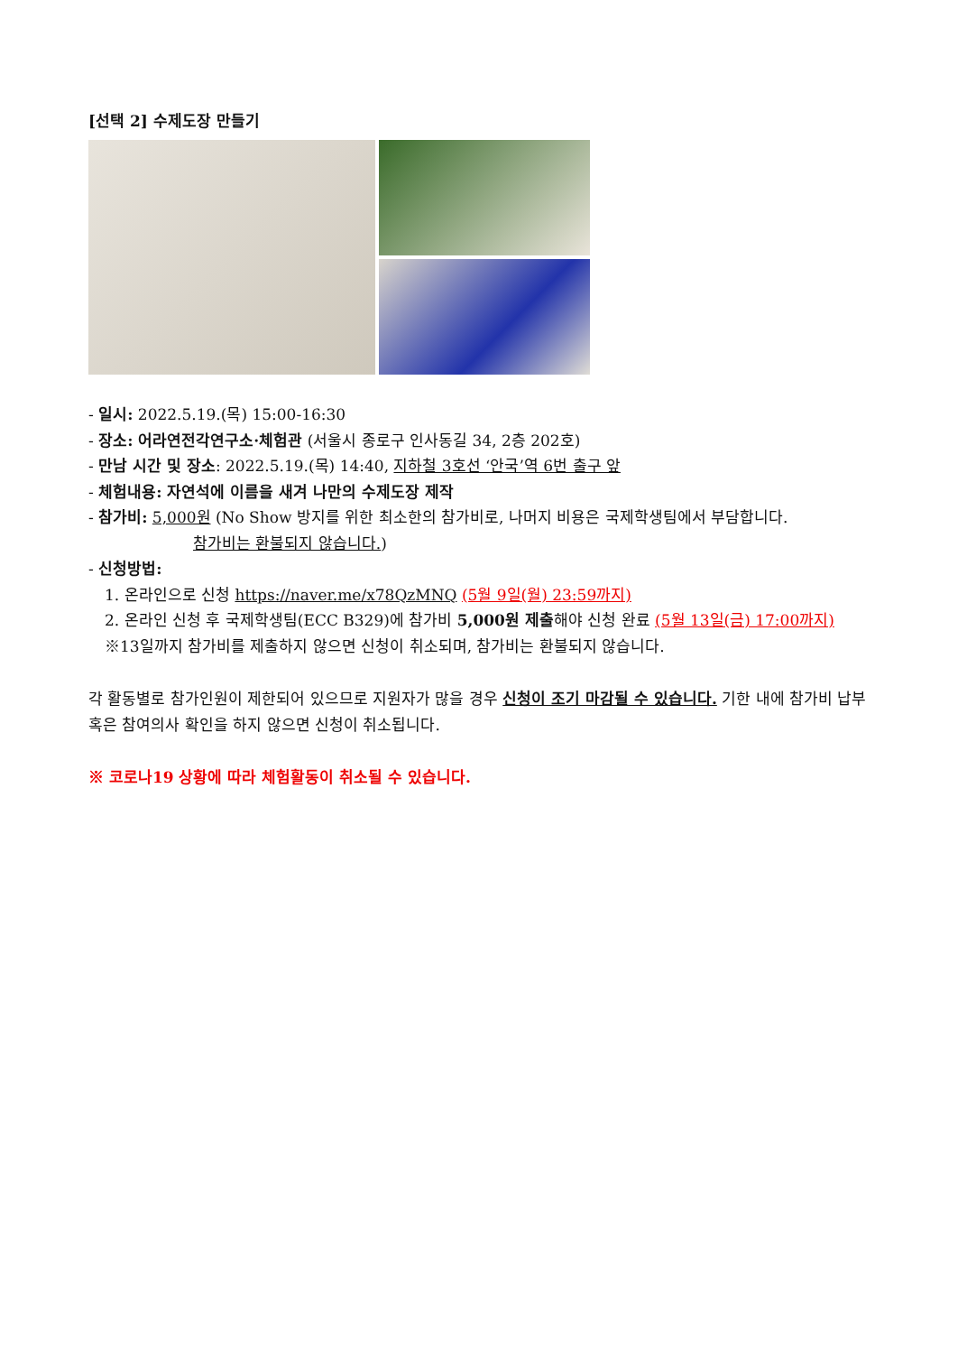[선택 2] 수제도장 만들기
- 일시: 2022.5.19.(목) 15:00-16:30
- 장소: 어라연전각연구소·체험관 (서울시 종로구 인사동길 34, 2층 202호)
- 만남 시간 및 장소: 2022.5.19.(목) 14:40, 지하철 3호선 ‘안국’역 6번 출구 앞
- 체험내용: 자연석에 이름을 새겨 나만의 수제도장 제작
- 참가비: 5,000원 (No Show 방지를 위한 최소한의 참가비로, 나머지 비용은 국제학생팀에서 부담합니다.
참가비는 환불되지 않습니다.)
- 신청방법:
1. 온라인으로 신청 https://naver.me/x78QzMNQ (5월 9일(월) 23:59까지)
2. 온라인 신청 후 국제학생팀(ECC B329)에 참가비 5,000원 제출해야 신청 완료 (5월 13일(금) 17:00까지)
※13일까지 참가비를 제출하지 않으면 신청이 취소되며, 참가비는 환불되지 않습니다.
각 활동별로 참가인원이 제한되어 있으므로 지원자가 많을 경우 신청이 조기 마감될 수 있습니다. 기한 내에 참가비 납부 혹은 참여의사 확인을 하지 않으면 신청이 취소됩니다.
※ 코로나19 상황에 따라 체험활동이 취소될 수 있습니다.